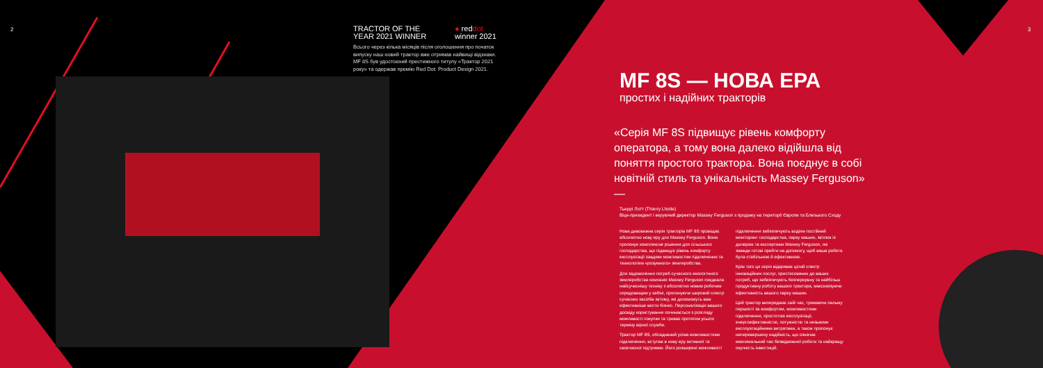2 3
TRACTOR OF THE YEAR 2021 WINNER ● reddot winner 2021
Всього через кілька місяців після оголошення про початок випуску наш новий трактор вже отримав найвищі відзнаки. MF 8S був удостоєний престижного титулу «Трактор 2021 року» та одержав премію Red Dot: Product Design 2021.
MF 8S — НОВА ЕРА
простих і надійних тракторів
«Серія MF 8S підвищує рівень комфорту оператора, а тому вона далеко відійшла від поняття простого трактора. Вона поєднує в собі новітній стиль та унікальність Massey Ferguson» —
Тьеррі Лотт (Thierry Lhotte)
Віце-президент і керуючий директор Massey Ferguson з продажу на території Європи та Близького Сходу
Нова дивовижна серія тракторів MF 8S провіщає абсолютно нову еру для Massey Ferguson. Вона пропонує комплексне рішення для сільського господарства, що підвищує рівень комфорту експлуатації завдяки можливостям підключення та технологіям «розумного» землеробства.
Для задоволення потреб сучасного екологічного землеробства компанія Massey Ferguson поєднала найсучаснішу техніку з абсолютно новим робочим середовищем у кабіні, пропонуючи широкий спектр сучасних засобів зв'язку, які допоможуть вам ефективніше вести бізнес. Персоналізація вашого досвіду користування починається з розгляду можливості покупки та триває протягом усього терміну вірної служби.
Трактор MF 8S, обладнаний усіма можливостями підключення, вступає в нову еру активної та своєчасної підтримки. Його розширені можливості
підключення забезпечують водіям постійний моніторинг господарства, парку машин, зв'язок із дилером та експертами Massey Ferguson, які завжди готові прийти на допомогу, щоб ваша робота була стабільною й ефективною.
Крім того ця серія відкриває цілий спектр інноваційних послуг, пристосованих до ваших потреб, що забезпечують безперервну та найбільш продуктивну роботу вашого трактора, максимізуючи ефективність вашого парку машин.
Цей трактор випереджає свій час, тримаючи пальму першості за комфортом, можливостями підключення, простотою експлуатації, енергоефективністю, потужністю та низькими експлуатаційними витратами, а також пропонує неперевершену надійність, що означає максимальний час безвідмовної роботи та найкращу окупність інвестицій.